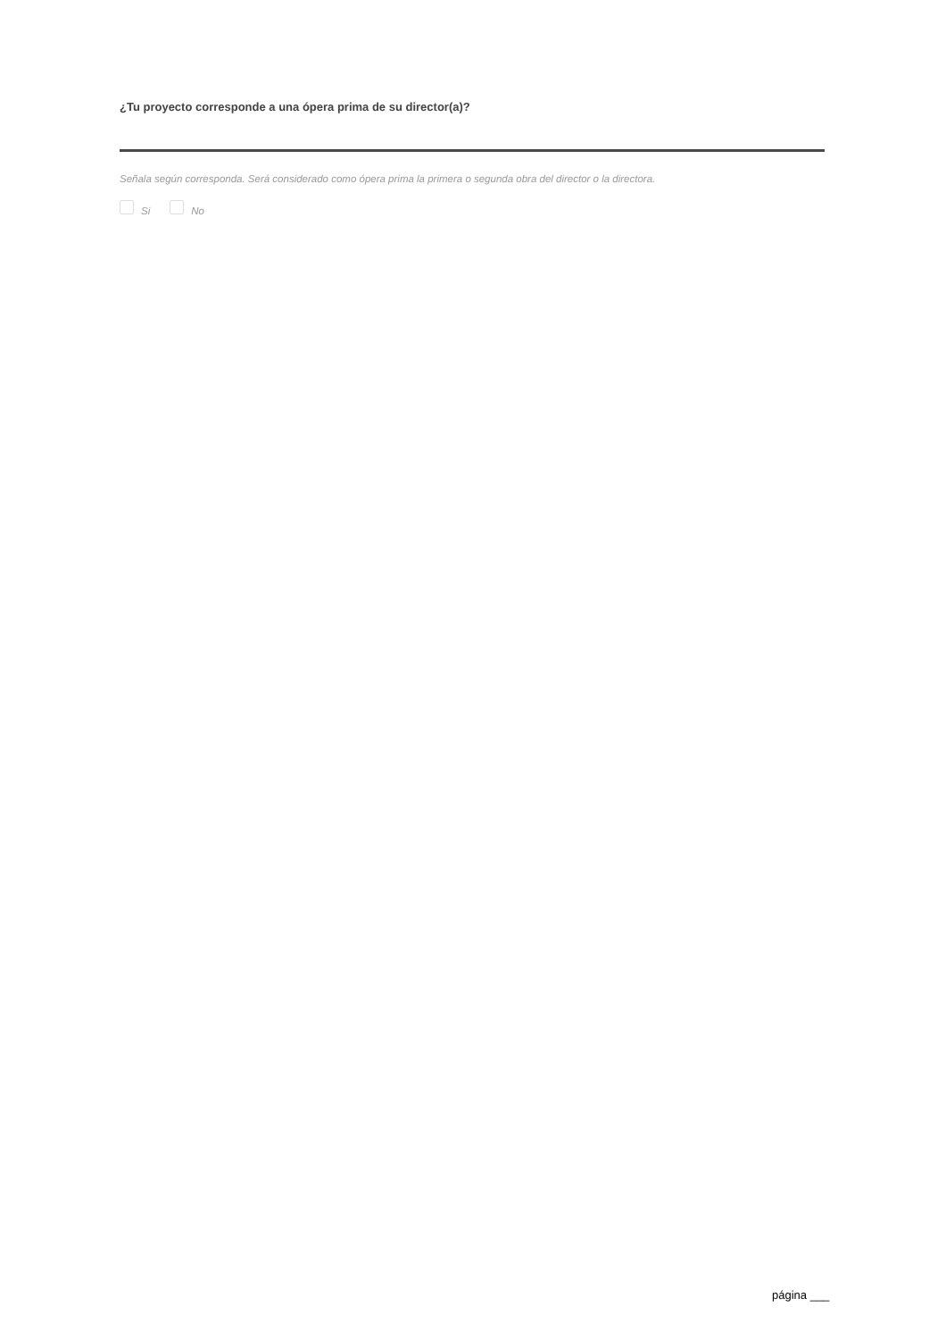¿Tu proyecto corresponde a una ópera prima de su director(a)?
Señala según corresponda. Será considerado como ópera prima la primera o segunda obra del director o la directora.
Si No
página ___